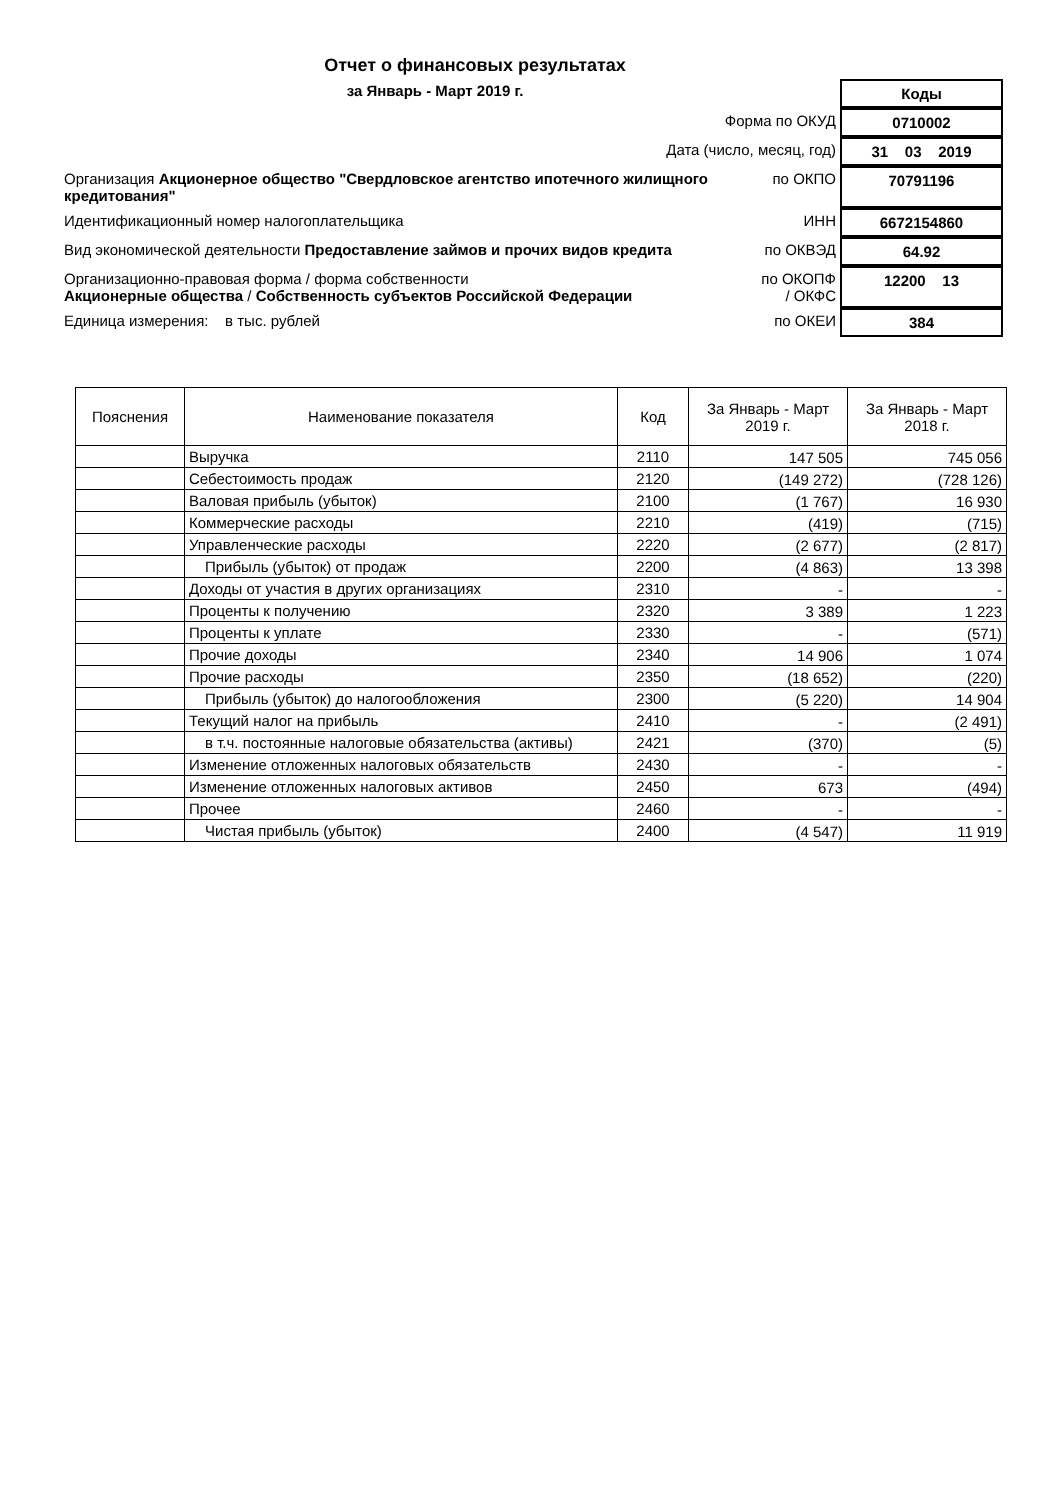Отчет о финансовых результатах
за Январь - Март 2019 г.
Коды
Форма по ОКУД
0710002
Дата (число, месяц, год)
31 03 2019
Организация Акционерное общество "Свердловское агентство ипотечного жилищного кредитования"
по ОКПО
70791196
Идентификационный номер налогоплательщика
ИНН
6672154860
Вид экономической деятельности Предоставление займов и прочих видов кредита
по ОКВЭД
64.92
Организационно-правовая форма / форма собственности
Акционерные общества / Собственность субъектов Российской Федерации
по ОКОПФ / ОКФС
12200 13
Единица измерения: в тыс. рублей
по ОКЕИ
384
| Пояснения | Наименование показателя | Код | За Январь - Март 2019 г. | За Январь - Март 2018 г. |
| --- | --- | --- | --- | --- |
| | Выручка | 2110 | 147 505 | 745 056 |
| | Себестоимость продаж | 2120 | (149 272) | (728 126) |
| | Валовая прибыль (убыток) | 2100 | (1 767) | 16 930 |
| | Коммерческие расходы | 2210 | (419) | (715) |
| | Управленческие расходы | 2220 | (2 677) | (2 817) |
| | Прибыль (убыток) от продаж | 2200 | (4 863) | 13 398 |
| | Доходы от участия в других организациях | 2310 | - | - |
| | Проценты к получению | 2320 | 3 389 | 1 223 |
| | Проценты к уплате | 2330 | - | (571) |
| | Прочие доходы | 2340 | 14 906 | 1 074 |
| | Прочие расходы | 2350 | (18 652) | (220) |
| | Прибыль (убыток) до налогообложения | 2300 | (5 220) | 14 904 |
| | Текущий налог на прибыль | 2410 | - | (2 491) |
| | в т.ч. постоянные налоговые обязательства (активы) | 2421 | (370) | (5) |
| | Изменение отложенных налоговых обязательств | 2430 | - | - |
| | Изменение отложенных налоговых активов | 2450 | 673 | (494) |
| | Прочее | 2460 | - | - |
| | Чистая прибыль (убыток) | 2400 | (4 547) | 11 919 |